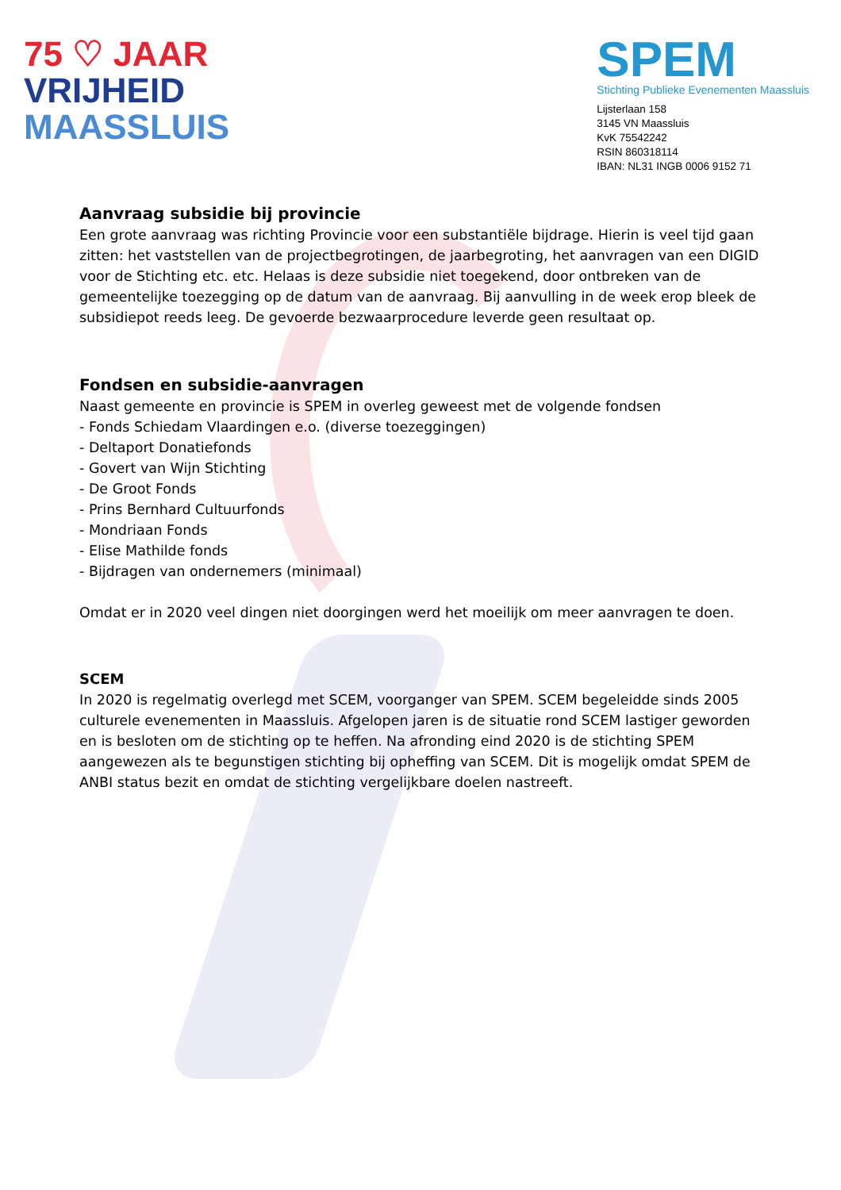75 ♡ JAAR
VRIJHEID
MAASSLUIS
SPEM
Stichting Publieke Evenementen Maassluis
Lijsterlaan 158
3145 VN Maassluis
KvK 75542242
RSIN 860318114
IBAN: NL31 INGB 0006 9152 71
Aanvraag subsidie bij provincie
Een grote aanvraag was richting Provincie voor een substantiële bijdrage. Hierin is veel tijd gaan zitten: het vaststellen van de projectbegrotingen, de jaarbegroting, het aanvragen van een DIGID voor de Stichting etc. etc. Helaas is deze subsidie niet toegekend, door ontbreken van de gemeentelijke toezegging op de datum van de aanvraag. Bij aanvulling in de week erop bleek de subsidiepot reeds leeg. De gevoerde bezwaarprocedure leverde geen resultaat op.
Fondsen en subsidie-aanvragen
Naast gemeente en provincie is SPEM in overleg geweest met de volgende fondsen
- Fonds Schiedam Vlaardingen e.o. (diverse toezeggingen)
- Deltaport Donatiefonds
- Govert van Wijn Stichting
- De Groot Fonds
- Prins Bernhard Cultuurfonds
- Mondriaan Fonds
- Elise Mathilde fonds
- Bijdragen van ondernemers (minimaal)
Omdat er in 2020 veel dingen niet doorgingen werd het moeilijk om meer aanvragen te doen.
SCEM
In 2020 is regelmatig overlegd met SCEM, voorganger van SPEM. SCEM begeleidde sinds 2005 culturele evenementen in Maassluis. Afgelopen jaren is de situatie rond SCEM lastiger geworden en is besloten om de stichting op te heffen. Na afronding eind 2020 is de stichting SPEM aangewezen als te begunstigen stichting bij opheffing van SCEM. Dit is mogelijk omdat SPEM de ANBI status bezit en omdat de stichting vergelijkbare doelen nastreeft.